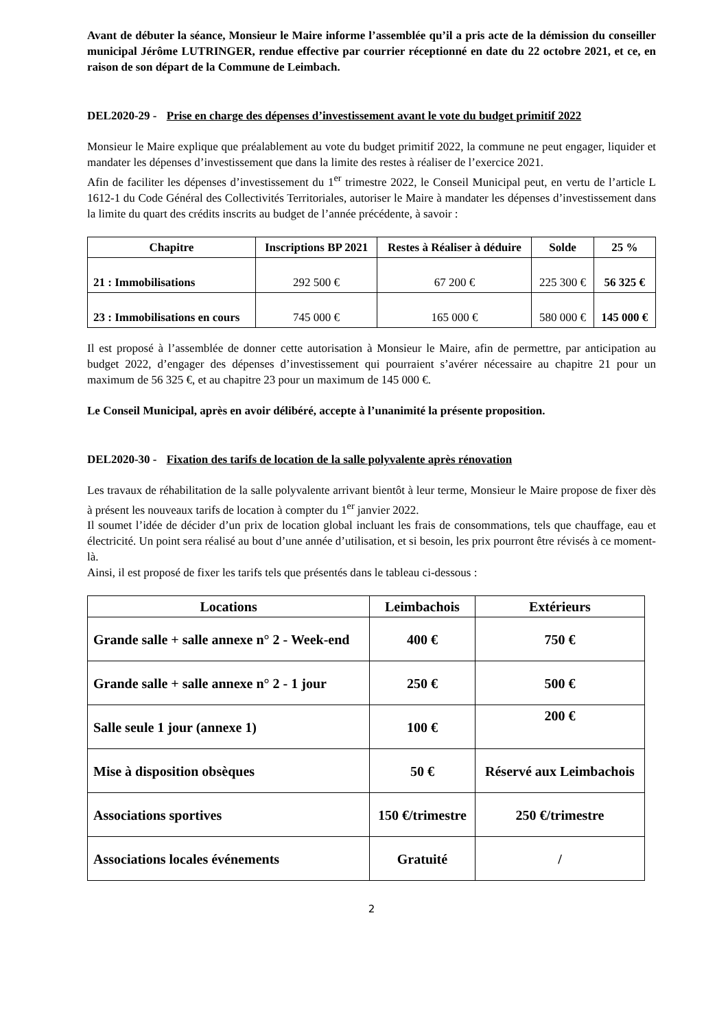Avant de débuter la séance, Monsieur le Maire informe l’assemblée qu’il a pris acte de la démission du conseiller municipal Jérôme LUTRINGER, rendue effective par courrier réceptionné en date du 22 octobre 2021, et ce, en raison de son départ de la Commune de Leimbach.
DEL2020-29 - Prise en charge des dépenses d’investissement avant le vote du budget primitif 2022
Monsieur le Maire explique que préalablement au vote du budget primitif 2022, la commune ne peut engager, liquider et mandater les dépenses d’investissement que dans la limite des restes à réaliser de l’exercice 2021.
Afin de faciliter les dépenses d’investissement du 1<sup>er</sup> trimestre 2022, le Conseil Municipal peut, en vertu de l’article L 1612-1 du Code Général des Collectivités Territoriales, autoriser le Maire à mandater les dépenses d’investissement dans la limite du quart des crédits inscrits au budget de l’année précédente, à savoir :
| Chapitre | Inscriptions BP 2021 | Restes à Réaliser à déduire | Solde | 25 % |
| --- | --- | --- | --- | --- |
| 21 : Immobilisations | 292 500 € | 67 200 € | 225 300 € | 56 325 € |
| 23 : Immobilisations en cours | 745 000 € | 165 000 € | 580 000 € | 145 000 € |
Il est proposé à l’assemblée de donner cette autorisation à Monsieur le Maire, afin de permettre, par anticipation au budget 2022, d’engager des dépenses d’investissement qui pourraient s’avérer nécessaire au chapitre 21 pour un maximum de 56 325 €, et au chapitre 23 pour un maximum de 145 000 €.
Le Conseil Municipal, après en avoir délibéré, accepte à l’unanimité la présente proposition.
DEL2020-30 - Fixation des tarifs de location de la salle polyvalente après rénovation
Les travaux de réhabilitation de la salle polyvalente arrivant bientôt à leur terme, Monsieur le Maire propose de fixer dès à présent les nouveaux tarifs de location à compter du 1<sup>er</sup> janvier 2022.
Il soumet l’idée de décider d’un prix de location global incluant les frais de consommations, tels que chauffage, eau et électricité. Un point sera réalisé au bout d’une année d’utilisation, et si besoin, les prix pourront être révisés à ce moment-là.
Ainsi, il est proposé de fixer les tarifs tels que présentés dans le tableau ci-dessous :
| Locations | Leimbachois | Extérieurs |
| --- | --- | --- |
| Grande salle + salle annexe n° 2 - Week-end | 400 € | 750 € |
| Grande salle + salle annexe n° 2 - 1 jour | 250 € | 500 € |
| Salle seule 1 jour (annexe 1) | 100 € | 200 € |
| Mise à disposition obsèques | 50 € | Réservé aux Leimbachois |
| Associations sportives | 150 €/trimestre | 250 €/trimestre |
| Associations locales événements | Gratuité | / |
2